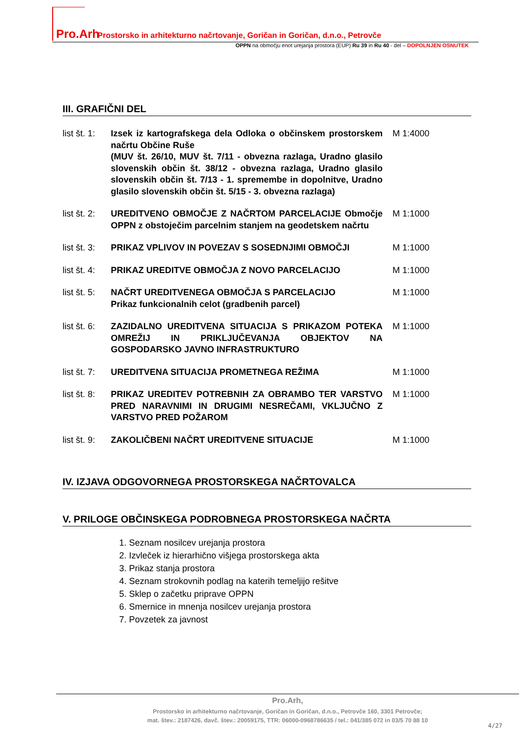Pro.Arh Prostorsko in arhitekturno načrtovanje, Goričan in Goričan, d.n.o., Petrovče
OPPN na območju enot urejanja prostora (EUP) Ru 39 in Ru 40 - del – DOPOLNJEN OSNUTEK
III. GRAFIČNI DEL
list št. 1:
Izsek iz kartografskega dela Odloka o občinskem prostorskem načrtu Občine Ruše
(MUV št. 26/10, MUV št. 7/11 - obvezna razlaga, Uradno glasilo slovenskih občin št. 38/12 - obvezna razlaga, Uradno glasilo slovenskih občin št. 7/13 - 1. spremembe in dopolnitve, Uradno glasilo slovenskih občin št. 5/15 - 3. obvezna razlaga)
M 1:4000
list št. 2:
UREDITVENO OBMOČJE Z NAČRTOM PARCELACIJE Območje OPPN z obstoječim parcelnim stanjem na geodetskem načrtu
M 1:1000
list št. 3:
PRIKAZ VPLIVOV IN POVEZAV S SOSEDNJIMI OBMOČJI M 1:1000
list št. 4:
PRIKAZ UREDITVE OBMOČJA Z NOVO PARCELACIJO M 1:1000
list št. 5:
NAČRT UREDITVENEGA OBMOČJA S PARCELACIJO
Prikaz funkcionalnih celot (gradbenih parcel)
M 1:1000
list št. 6:
ZAZIDALNO UREDITVENA SITUACIJA S PRIKAZOM POTEKA OMREŽIJ IN PRIKLJUČEVANJA OBJEKTOV NA GOSPODARSKO JAVNO INFRASTRUKTURO
M 1:1000
list št. 7:
UREDITVENA SITUACIJA PROMETNEGA REŽIMA M 1:1000
list št. 8:
PRIKAZ UREDITEV POTREBNIH ZA OBRAMBO TER VARSTVO PRED NARAVNIMI IN DRUGIMI NESREČAMI, VKLJUČNO Z VARSTVO PRED POŽAROM
M 1:1000
list št. 9:
ZAKOLIČBENI NAČRT UREDITVENE SITUACIJE M 1:1000
IV. IZJAVA ODGOVORNEGA PROSTORSKEGA NAČRTOVALCA
V. PRILOGE OBČINSKEGA PODROBNEGA PROSTORSKEGA NAČRTA
1. Seznam nosilcev urejanja prostora
2. Izvleček iz hierarhično višjega prostorskega akta
3. Prikaz stanja prostora
4. Seznam strokovnih podlag na katerih temeljijo rešitve
5. Sklep o začetku priprave OPPN
6. Smernice in mnenja nosilcev urejanja prostora
7. Povzetek za javnost
Pro.Arh,
Prostorsko in arhitekturno načrtovanje, Goričan in Goričan, d.n.o., Petrovče 160, 3301 Petrovče;
mat. štev.: 2187426, davč. štev.: 20059175, TTR: 06000-0968786635 / tel.: 041/385 072 in 03/5 70 88 10
4/27